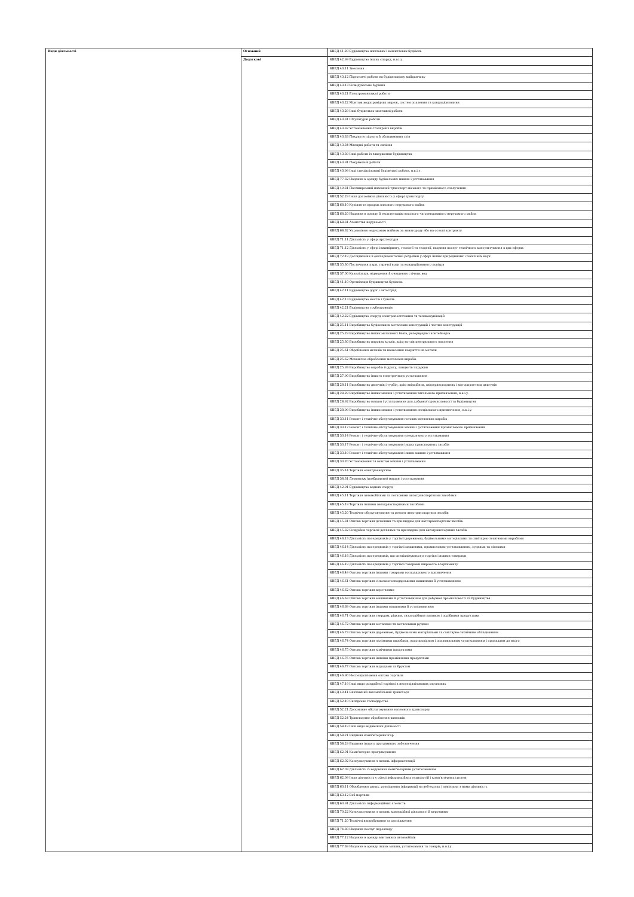| Види діяльності | Основний | КВЕД 41.20 Будівництво житлових і нежитлових будівель |
| | Додаткові | КВЕД 42.99 Будівництво інших споруд, н.в.і.у. |
| | | КВЕД 43.11 Знесення |
| | | КВЕД 43.12 Підготовчі роботи на будівельному майданчику |
| | | КВЕД 43.13 Розвідувальне буріння |
| | | КВЕД 43.21 Електромонтажні роботи |
| | | КВЕД 43.22 Монтаж водопровідних мереж, систем опалення та кондиціонування |
| | | КВЕД 43.29 Інші будівельно-монтажні роботи |
| | | КВЕД 43.31 Штукатурні роботи |
| | | КВЕД 43.32 Установлення столярних виробів |
| | | КВЕД 43.33 Покриття підлоги й облицювання стін |
| | | КВЕД 43.34 Малярні роботи та скління |
| | | КВЕД 43.39 Інші роботи із завершення будівництва |
| | | КВЕД 43.91 Покрівельні роботи |
| | | КВЕД 43.99 Інші спеціалізовані будівельні роботи, н.в.і.у. |
| | | КВЕД 77.32 Надання в оренду будівельних машин і устатковання |
| | | КВЕД 49.31 Пасажирський наземний транспорт міського та приміського сполучення |
| | | КВЕД 52.29 Інша допоміжна діяльність у сфері транспорту |
| | | КВЕД 68.10 Купівля та продаж власного нерухомого майна |
| | | КВЕД 68.20 Надання в оренду й експлуатацію власного чи орендованого нерухомого майна |
| | | КВЕД 68.31 Агентства нерухомості |
| | | КВЕД 68.32 Управління нерухомим майном за винагороду або на основі контракту |
| | | КВЕД 71.11 Діяльність у сфері архітектури |
| | | КВЕД 71.12 Діяльність у сфері інжинірингу, геології та геодезії, надання послуг технічного консультування в цих сферах |
| | | КВЕД 72.19 Дослідження й експериментальні розробки у сфері інших природничих і технічних наук |
| | | КВЕД 35.30 Постачання пари, гарячої води та кондиційованого повітря |
| | | КВЕД 37.00 Каналізація, відведення й очищення стічних вод |
| | | КВЕД 41.10 Організація будівництва будівель |
| | | КВЕД 42.11 Будівництво доріг і автострад |
| | | КВЕД 42.13 Будівництво мостів і тунелів |
| | | КВЕД 42.21 Будівництво трубопроводів |
| | | КВЕД 42.22 Будівництво споруд електропостачання та телекомунікацій |
| | | КВЕД 25.11 Виробництво будівельних металевих конструкцій і частин конструкцій |
| | | КВЕД 25.29 Виробництво інших металевих баків, резервуарів і контейнерів |
| | | КВЕД 25.30 Виробництво парових котлів, крім котлів центрального опалення |
| | | КВЕД 25.61 Оброблення металів та нанесення покриття на метали |
| | | КВЕД 25.62 Механічне оброблення металевих виробів |
| | | КВЕД 25.93 Виробництво виробів із дроту, ланцюгів і пружин |
| | | КВЕД 27.90 Виробництво іншого електричного устатковання |
| | | КВЕД 28.11 Виробництво двигунів і турбін, крім авіаційних, автотранспортних і мотоциклетних двигунів |
| | | КВЕД 28.29 Виробництво інших машин і устатковання загального призначення, н.в.і.у. |
| | | КВЕД 28.92 Виробництво машин і устатковання для добувної промисловості та будівництва |
| | | КВЕД 28.99 Виробництво інших машин і устатковання спеціального призначення, н.в.і.у. |
| | | КВЕД 33.11 Ремонт і технічне обслуговування готових металевих виробів |
| | | КВЕД 33.12 Ремонт і технічне обслуговування машин і устатковання промислового призначення |
| | | КВЕД 33.14 Ремонт і технічне обслуговування електричного устатковання |
| | | КВЕД 33.17 Ремонт і технічне обслуговування інших транспортних засобів |
| | | КВЕД 33.19 Ремонт і технічне обслуговування інших машин і устатковання |
| | | КВЕД 33.20 Установлення та монтаж машин і устатковання |
| | | КВЕД 35.14 Торгівля електроенергією |
| | | КВЕД 38.31 Демонтаж (розбирання) машин і устатковання |
| | | КВЕД 42.91 Будівництво водних споруд |
| | | КВЕД 45.11 Торгівля автомобілями та легковими автотранспортними засобами |
| | | КВЕД 45.19 Торгівля іншими автотранспортними засобами |
| | | КВЕД 45.20 Технічне обслуговування та ремонт автотранспортних засобів |
| | | КВЕД 45.31 Оптова торгівля деталями та приладдям для автотранспортних засобів |
| | | КВЕД 45.32 Роздрібна торгівля деталями та приладдям для автотранспортних засобів |
| | | КВЕД 46.13 Діяльність посередників у торгівлі деревиною, будівельними матеріалами та санітарно-технічними виробами |
| | | КВЕД 46.14 Діяльність посередників у торгівлі машинами, промисловим устаткованням, суднами та літаками |
| | | КВЕД 46.18 Діяльність посередників, що спеціалізуються в торгівлі іншими товарами |
| | | КВЕД 46.19 Діяльність посередників у торгівлі товарами широкого асортименту |
| | | КВЕД 46.49 Оптова торгівля іншими товарами господарського призначення |
| | | КВЕД 46.61 Оптова торгівля сільськогосподарськими машинами й устаткованням |
| | | КВЕД 46.62 Оптова торгівля верстатами |
| | | КВЕД 46.63 Оптова торгівля машинами й устаткованням для добувної промисловості та будівництва |
| | | КВЕД 46.69 Оптова торгівля іншими машинами й устаткованням |
| | | КВЕД 46.71 Оптова торгівля твердим, рідким, газоподібним паливом і подібними продуктами |
| | | КВЕД 46.72 Оптова торгівля металами та металевими рудами |
| | | КВЕД 46.73 Оптова торгівля деревиною, будівельними матеріалами та санітарно-технічним обладнанням |
| | | КВЕД 46.74 Оптова торгівля залізними виробами, водопровідним і опалювальним устаткованням і приладдям до нього |
| | | КВЕД 46.75 Оптова торгівля хімічними продуктами |
| | | КВЕД 46.76 Оптова торгівля іншими проміжними продуктами |
| | | КВЕД 46.77 Оптова торгівля відходами та брухтом |
| | | КВЕД 46.90 Неспеціалізована оптова торгівля |
| | | КВЕД 47.19 Інші види роздрібної торгівлі в неспеціалізованих магазинах |
| | | КВЕД 49.41 Вантажний автомобільний транспорт |
| | | КВЕД 52.10 Складське господарство |
| | | КВЕД 52.21 Допоміжне обслуговування наземного транспорту |
| | | КВЕД 52.24 Транспортне оброблення вантажів |
| | | КВЕД 58.19 Інші види видавничої діяльності |
| | | КВЕД 58.21 Видання комп'ютерних ігор |
| | | КВЕД 58.29 Видання іншого програмного забезпечення |
| | | КВЕД 62.01 Комп'ютерне програмування |
| | | КВЕД 62.02 Консультування з питань інформатизації |
| | | КВЕД 62.03 Діяльність із керування комп'ютерним устаткованням |
| | | КВЕД 62.09 Інша діяльність у сфері інформаційних технологій і комп'ютерних систем |
| | | КВЕД 63.11 Оброблення даних, розміщення інформації на веб-вузлах і пов'язана з ними діяльність |
| | | КВЕД 63.12 Веб-портали |
| | | КВЕД 63.91 Діяльність інформаційних агентств |
| | | КВЕД 70.22 Консультування з питань комерційної діяльності й керування |
| | | КВЕД 71.20 Технічні випробування та дослідження |
| | | КВЕД 74.30 Надання послуг перекладу |
| | | КВЕД 77.12 Надання в оренду вантажних автомобілів |
| | | КВЕД 77.39 Надання в оренду інших машин, устатковання та товарів, н.в.і.у. |